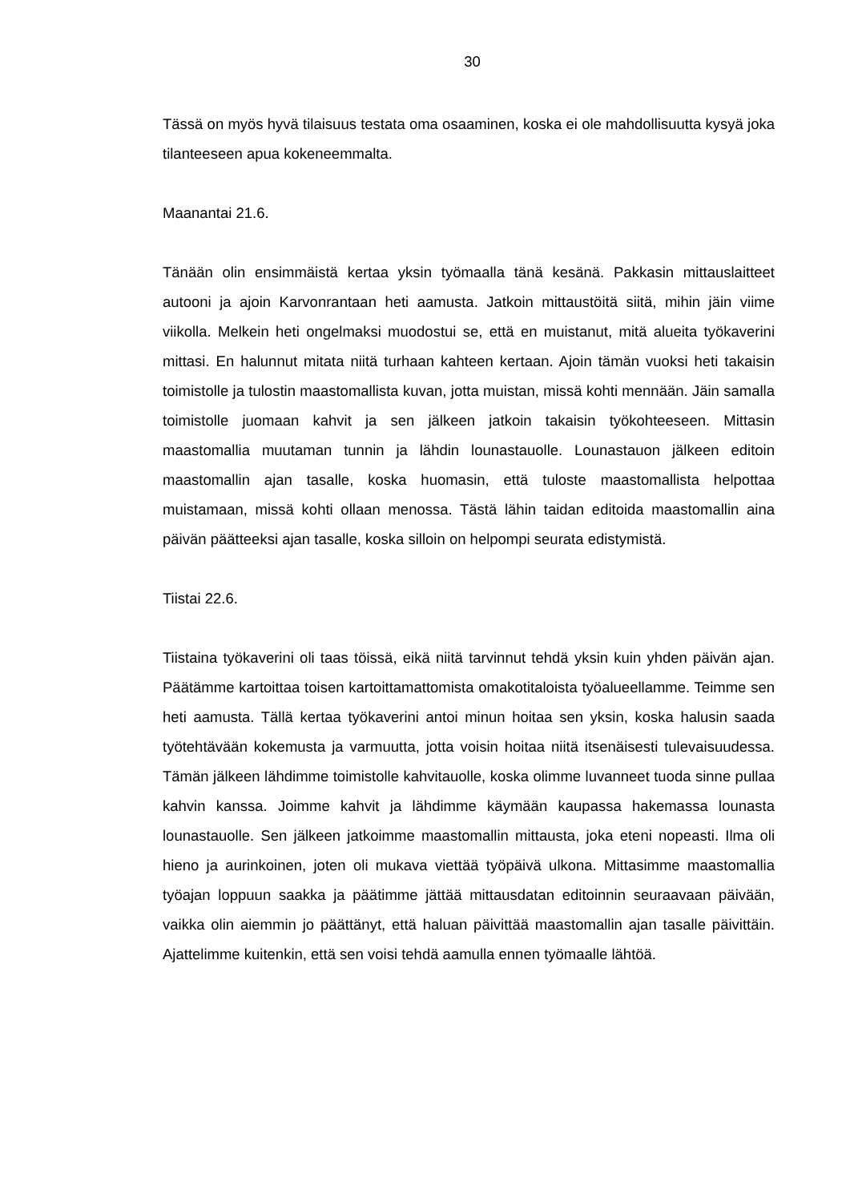30
Tässä on myös hyvä tilaisuus testata oma osaaminen, koska ei ole mahdollisuutta kysyä joka tilanteeseen apua kokeneemmalta.
Maanantai 21.6.
Tänään olin ensimmäistä kertaa yksin työmaalla tänä kesänä. Pakkasin mittauslaitteet autooni ja ajoin Karvonrantaan heti aamusta. Jatkoin mittaustöitä siitä, mihin jäin viime viikolla. Melkein heti ongelmaksi muodostui se, että en muistanut, mitä alueita työkaverini mittasi. En halunnut mitata niitä turhaan kahteen kertaan. Ajoin tämän vuoksi heti takaisin toimistolle ja tulostin maastomallista kuvan, jotta muistan, missä kohti mennään. Jäin samalla toimistolle juomaan kahvit ja sen jälkeen jatkoin takaisin työkohteeseen. Mittasin maastomallia muutaman tunnin ja lähdin lounastauolle. Lounastauon jälkeen editoin maastomallin ajan tasalle, koska huomasin, että tuloste maastomallista helpottaa muistamaan, missä kohti ollaan menossa. Tästä lähin taidan editoida maastomallin aina päivän päätteeksi ajan tasalle, koska silloin on helpompi seurata edistymistä.
Tiistai 22.6.
Tiistaina työkaverini oli taas töissä, eikä niitä tarvinnut tehdä yksin kuin yhden päivän ajan. Päätämme kartoittaa toisen kartoittamattomista omakotitaloista työalueellamme. Teimme sen heti aamusta. Tällä kertaa työkaverini antoi minun hoitaa sen yksin, koska halusin saada työtehtävään kokemusta ja varmuutta, jotta voisin hoitaa niitä itsenäisesti tulevaisuudessa. Tämän jälkeen lähdimme toimistolle kahvitauolle, koska olimme luvanneet tuoda sinne pullaa kahvin kanssa. Joimme kahvit ja lähdimme käymään kaupassa hakemassa lounasta lounastauolle. Sen jälkeen jatkoimme maastomallin mittausta, joka eteni nopeasti. Ilma oli hieno ja aurinkoinen, joten oli mukava viettää työpäivä ulkona. Mittasimme maastomallia työajan loppuun saakka ja päätimme jättää mittausdatan editoinnin seuraavaan päivään, vaikka olin aiemmin jo päättänyt, että haluan päivittää maastomallin ajan tasalle päivittäin. Ajattelimme kuitenkin, että sen voisi tehdä aamulla ennen työmaalle lähtöä.